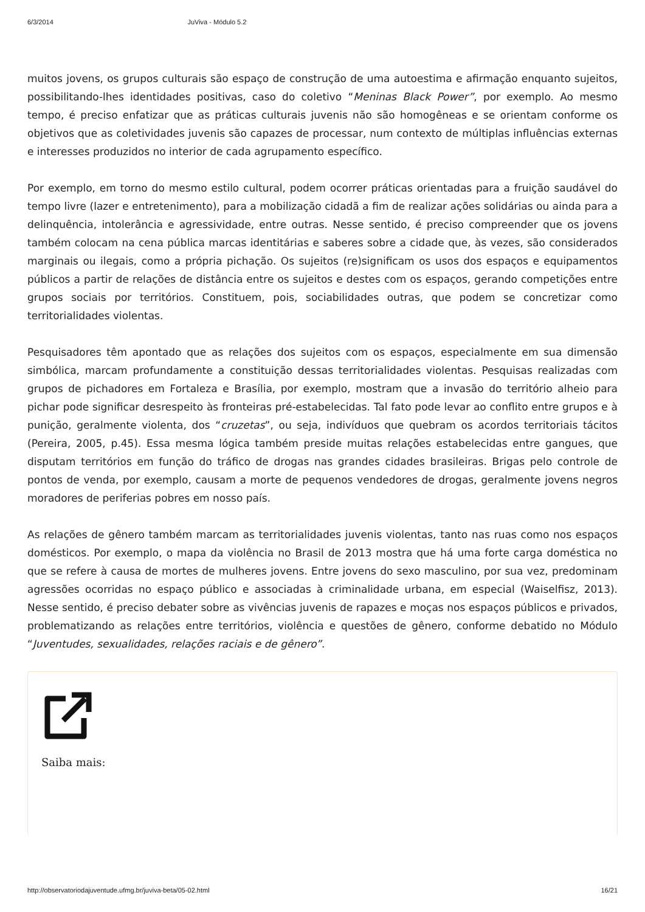6/3/2014 JuViva - Módulo 5.2
muitos jovens, os grupos culturais são espaço de construção de uma autoestima e afirmação enquanto sujeitos, possibilitando-lhes identidades positivas, caso do coletivo “Meninas Black Power”, por exemplo. Ao mesmo tempo, é preciso enfatizar que as práticas culturais juvenis não são homogêneas e se orientam conforme os objetivos que as coletividades juvenis são capazes de processar, num contexto de múltiplas influências externas e interesses produzidos no interior de cada agrupamento específico.
Por exemplo, em torno do mesmo estilo cultural, podem ocorrer práticas orientadas para a fruição saudável do tempo livre (lazer e entretenimento), para a mobilização cidadã a fim de realizar ações solidárias ou ainda para a delinquência, intolerância e agressividade, entre outras. Nesse sentido, é preciso compreender que os jovens também colocam na cena pública marcas identitárias e saberes sobre a cidade que, às vezes, são considerados marginais ou ilegais, como a própria pichação. Os sujeitos (re)significam os usos dos espaços e equipamentos públicos a partir de relações de distância entre os sujeitos e destes com os espaços, gerando competições entre grupos sociais por territórios. Constituem, pois, sociabilidades outras, que podem se concretizar como territorialidades violentas.
Pesquisadores têm apontado que as relações dos sujeitos com os espaços, especialmente em sua dimensão simbólica, marcam profundamente a constituição dessas territorialidades violentas. Pesquisas realizadas com grupos de pichadores em Fortaleza e Brasília, por exemplo, mostram que a invasão do território alheio para pichar pode significar desrespeito às fronteiras pré-estabelecidas. Tal fato pode levar ao conflito entre grupos e à punição, geralmente violenta, dos “cruzetas”, ou seja, indivíduos que quebram os acordos territoriais tácitos (Pereira, 2005, p.45). Essa mesma lógica também preside muitas relações estabelecidas entre gangues, que disputam territórios em função do tráfico de drogas nas grandes cidades brasileiras. Brigas pelo controle de pontos de venda, por exemplo, causam a morte de pequenos vendedores de drogas, geralmente jovens negros moradores de periferias pobres em nosso país.
As relações de gênero também marcam as territorialidades juvenis violentas, tanto nas ruas como nos espaços domésticos. Por exemplo, o mapa da violência no Brasil de 2013 mostra que há uma forte carga doméstica no que se refere à causa de mortes de mulheres jovens. Entre jovens do sexo masculino, por sua vez, predominam agressões ocorridas no espaço público e associadas à criminalidade urbana, em especial (Waiselfisz, 2013). Nesse sentido, é preciso debater sobre as vivências juvenis de rapazes e moças nos espaços públicos e privados, problematizando as relações entre territórios, violência e questões de gênero, conforme debatido no Módulo “Juventudes, sexualidades, relações raciais e de gênero”.
Saiba mais:
http://observatoriodajuventude.ufmg.br/juviva-beta/05-02.html 16/21